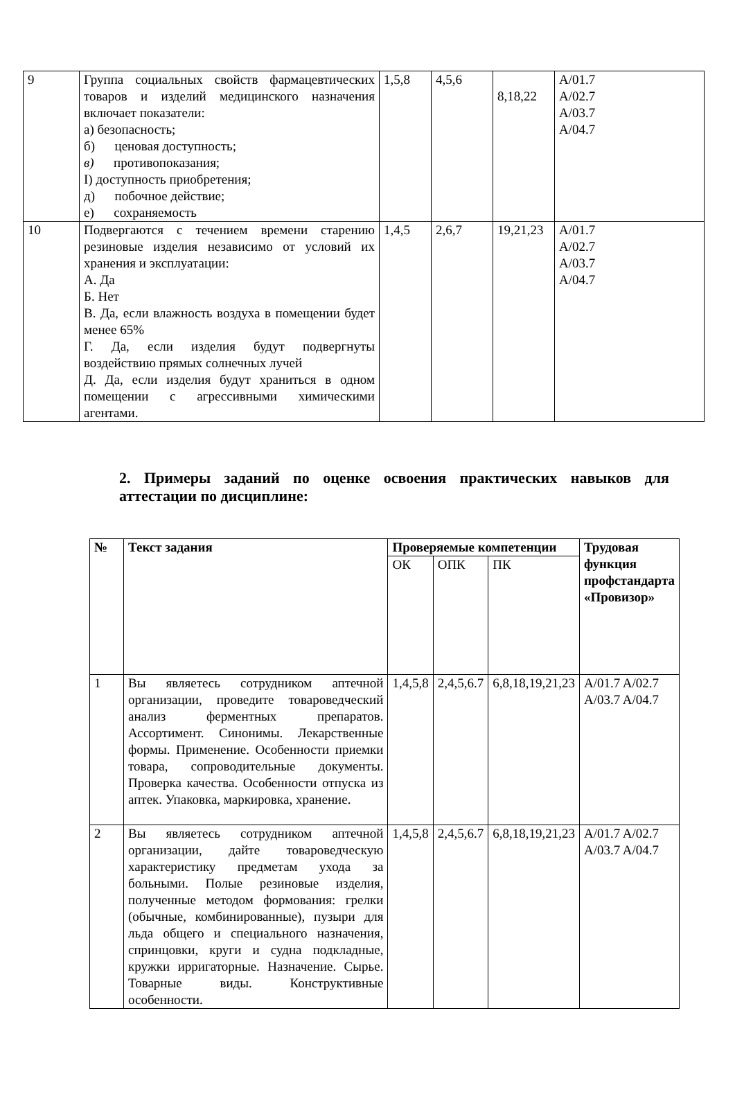| 9 | Группа социальных свойств фармацевтических товаров и изделий медицинского назначения включает показатели: а) безопасность; б) ценовая доступность; в) противопоказания; I) доступность приобретения; д) побочное действие; е) сохраняемость | 1,5,8 | 4,5,6 | 8,18,22 | A/01.7 A/02.7 A/03.7 A/04.7 |
| 10 | Подвергаются с течением времени старению резиновые изделия независимо от условий их хранения и эксплуатации: А. Да Б. Нет В. Да, если влажность воздуха в помещении будет менее 65% Г. Да, если изделия будут подвергнуты воздействию прямых солнечных лучей Д. Да, если изделия будут храниться в одном помещении с агрессивными химическими агентами. | 1,4,5 | 2,6,7 | 19,21,23 | A/01.7 A/02.7 A/03.7 A/04.7 |
2. Примеры заданий по оценке освоения практических навыков для аттестации по дисциплине:
| № | Текст задания | Проверяемые компетенции | | | Трудовая функция профстандарта «Провизор» |
| --- | --- | --- | --- | --- | --- |
| | | ОК | ОПК | ПК | |
| 1 | Вы являетесь сотрудником аптечной организации, проведите товароведческий анализ ферментных препаратов. Ассортимент. Синонимы. Лекарственные формы. Применение. Особенности приемки товара, сопроводительные документы. Проверка качества. Особенности отпуска из аптек. Упаковка, маркировка, хранение. | 1,4,5,8 | 2,4,5,6.7 | 6,8,18,19,21,23 | A/01.7 A/02.7 A/03.7 A/04.7 |
| 2 | Вы являетесь сотрудником аптечной организации, дайте товароведческую характеристику предметам ухода за больными. Полые резиновые изделия, полученные методом формования: грелки (обычные, комбинированные), пузыри для льда общего и специального назначения, спринцовки, круги и судна подкладные, кружки ирригаторные. Назначение. Сырье. Товарные виды. Конструктивные особенности. | 1,4,5,8 | 2,4,5,6.7 | 6,8,18,19,21,23 | A/01.7 A/02.7 A/03.7 A/04.7 |